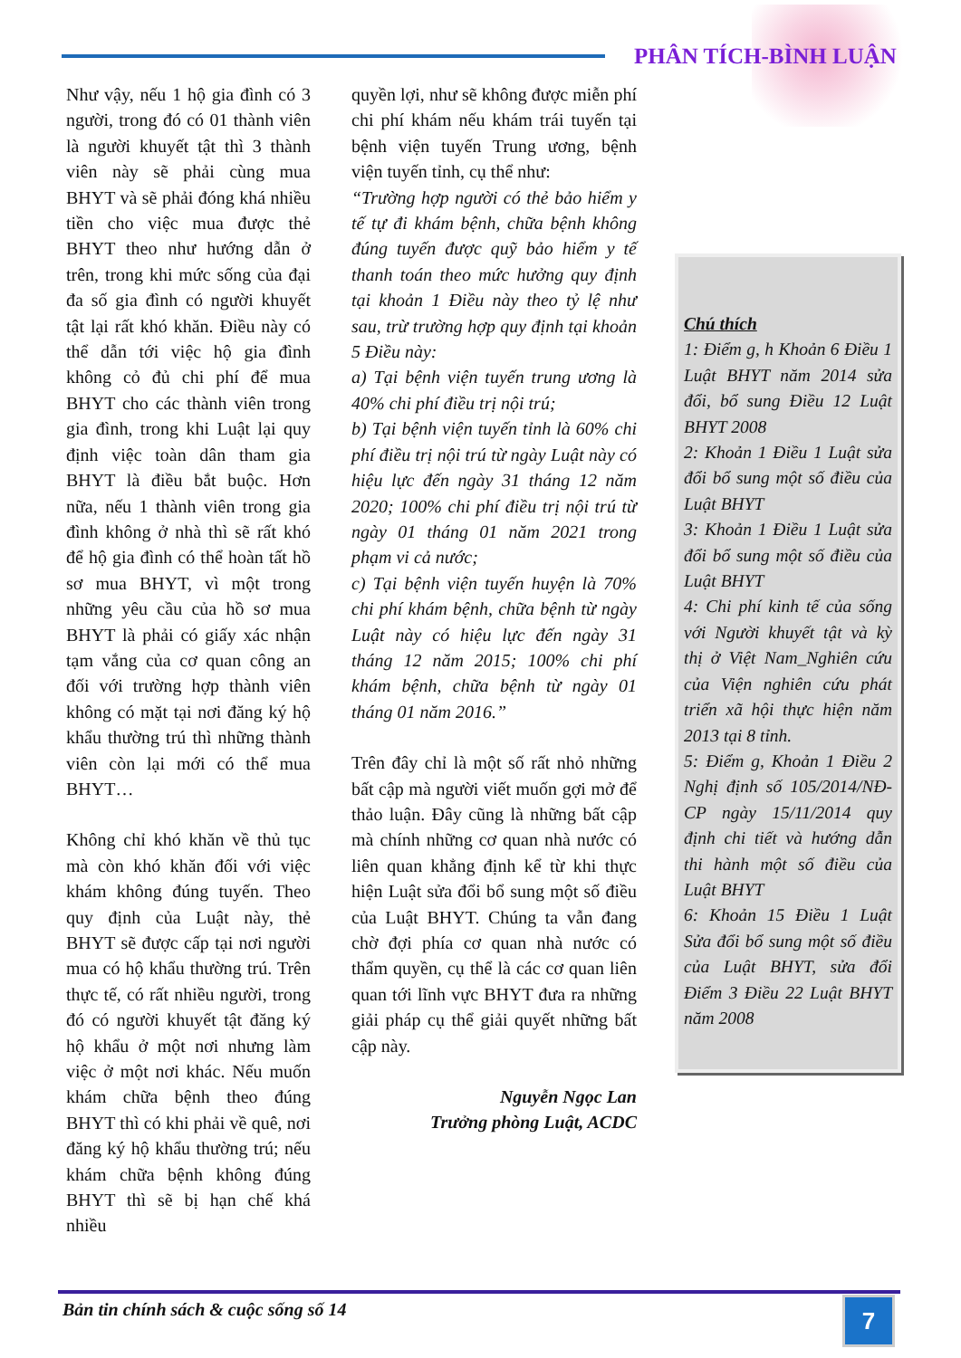PHÂN TÍCH-BÌNH LUẬN
Như vậy, nếu 1 hộ gia đình có 3 người, trong đó có 01 thành viên là người khuyết tật thì 3 thành viên này sẽ phải cùng mua BHYT và sẽ phải đóng khá nhiều tiền cho việc mua được thẻ BHYT theo như hướng dẫn ở trên, trong khi mức sống của đại đa số gia đình có người khuyết tật lại rất khó khăn. Điều này có thể dẫn tới việc hộ gia đình không cỏ đủ chi phí để mua BHYT cho các thành viên trong gia đình, trong khi Luật lại quy định việc toàn dân tham gia BHYT là điều bắt buộc. Hơn nữa, nếu 1 thành viên trong gia đình không ở nhà thì sẽ rất khó để hộ gia đình có thể hoàn tất hồ sơ mua BHYT, vì một trong những yêu cầu của hồ sơ mua BHYT là phải có giấy xác nhận tạm vắng của cơ quan công an đối với trường hợp thành viên không có mặt tại nơi đăng ký hộ khẩu thường trú thì những thành viên còn lại mới có thể mua BHYT…
Không chỉ khó khăn về thủ tục mà còn khó khăn đối với việc khám không đúng tuyến. Theo quy định của Luật này, thẻ BHYT sẽ được cấp tại nơi người mua có hộ khẩu thường trú. Trên thực tế, có rất nhiều người, trong đó có người khuyết tật đăng ký hộ khẩu ở một nơi nhưng làm việc ở một nơi khác. Nếu muốn khám chữa bệnh theo đúng BHYT thì có khi phải về quê, nơi đăng ký hộ khẩu thường trú; nếu khám chữa bệnh không đúng BHYT thì sẽ bị hạn chế khá nhiều
quyền lợi, như sẽ không được miễn phí chi phí khám nếu khám trái tuyến tại bệnh viện tuyến Trung ương, bệnh viện tuyến tỉnh, cụ thể như:
“Trường hợp người có thẻ bảo hiểm y tế tự đi khám bệnh, chữa bệnh không đúng tuyến được quỹ bảo hiểm y tế thanh toán theo mức hưởng quy định tại khoản 1 Điều này theo tỷ lệ như sau, trừ trường hợp quy định tại khoản 5 Điều này:
a) Tại bệnh viện tuyến trung ương là 40% chi phí điều trị nội trú;
b) Tại bệnh viện tuyến tỉnh là 60% chi phí điều trị nội trú từ ngày Luật này có hiệu lực đến ngày 31 tháng 12 năm 2020; 100% chi phí điều trị nội trú từ ngày 01 tháng 01 năm 2021 trong phạm vi cả nước;
c) Tại bệnh viện tuyến huyện là 70% chi phí khám bệnh, chữa bệnh từ ngày Luật này có hiệu lực đến ngày 31 tháng 12 năm 2015; 100% chi phí khám bệnh, chữa bệnh từ ngày 01 tháng 01 năm 2016.”
Trên đây chỉ là một số rất nhỏ những bất cập mà người viết muốn gợi mở để thảo luận. Đây cũng là những bất cập mà chính những cơ quan nhà nước có liên quan khẳng định kể từ khi thực hiện Luật sửa đổi bổ sung một số điều của Luật BHYT. Chúng ta vẫn đang chờ đợi phía cơ quan nhà nước có thẩm quyền, cụ thể là các cơ quan liên quan tới lĩnh vực BHYT đưa ra những giải pháp cụ thể giải quyết những bất cập này.
Nguyễn Ngọc Lan
Trưởng phòng Luật, ACDC
Chú thích
1: Điểm g, h Khoản 6 Điều 1 Luật BHYT năm 2014 sửa đổi, bổ sung Điều 12 Luật BHYT 2008
2: Khoản 1 Điều 1 Luật sửa đổi bổ sung một số điều của Luật BHYT
3: Khoản 1 Điều 1 Luật sửa đổi bổ sung một số điều của Luật BHYT
4: Chi phí kinh tế của sống với Người khuyết tật và kỳ thị ở Việt Nam_Nghiên cứu của Viện nghiên cứu phát triển xã hội thực hiện năm 2013 tại 8 tỉnh.
5: Điểm g, Khoản 1 Điều 2 Nghị định số 105/2014/NĐ-CP ngày 15/11/2014 quy định chi tiết và hướng dẫn thi hành một số điều của Luật BHYT
6: Khoản 15 Điều 1 Luật Sửa đổi bổ sung một số điều của Luật BHYT, sửa đổi Điểm 3 Điều 22 Luật BHYT năm 2008
Bản tin chính sách & cuộc sống số 14 7